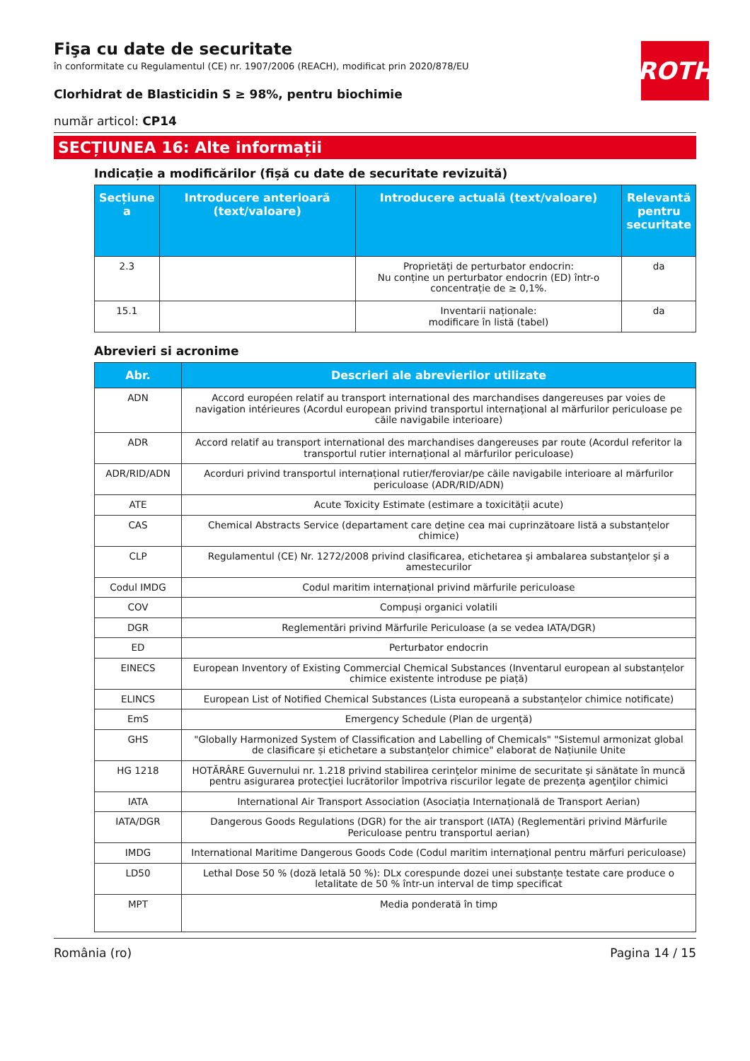ROTH
Fişa cu date de securitate
în conformitate cu Regulamentul (CE) nr. 1907/2006 (REACH), modificat prin 2020/878/EU
Clorhidrat de Blasticidin S ≥ 98%, pentru biochimie
număr articol: CP14
SECȚIUNEA 16: Alte informații
Indicație a modificărilor (fișă cu date de securitate revizuită)
| Secțiune a | Introducere anterioară (text/valoare) | Introducere actuală (text/valoare) | Relevantă pentru securitate |
| --- | --- | --- | --- |
| 2.3 | | Proprietăți de perturbator endocrin: Nu conține un perturbator endocrin (ED) într-o concentrație de ≥ 0,1%. | da |
| 15.1 | | Inventarii naționale: modificare în listă (tabel) | da |
Abrevieri si acronime
| Abr. | Descrieri ale abrevierilor utilizate |
| --- | --- |
| ADN | Accord européen relatif au transport international des marchandises dangereuses par voies de navigation intérieures (Acordul european privind transportul internaţional al mărfurilor periculoase pe căile navigabile interioare) |
| ADR | Accord relatif au transport international des marchandises dangereuses par route (Acordul referitor la transportul rutier internațional al mărfurilor periculoase) |
| ADR/RID/ADN | Acorduri privind transportul internațional rutier/feroviar/pe căile navigabile interioare al mărfurilor periculoase (ADR/RID/ADN) |
| ATE | Acute Toxicity Estimate (estimare a toxicității acute) |
| CAS | Chemical Abstracts Service (departament care deține cea mai cuprinzătoare listă a substanțelor chimice) |
| CLP | Regulamentul (CE) Nr. 1272/2008 privind clasificarea, etichetarea şi ambalarea substanţelor şi a amestecurilor |
| Codul IMDG | Codul maritim internațional privind mărfurile periculoase |
| COV | Compuși organici volatili |
| DGR | Reglementări privind Mărfurile Periculoase (a se vedea IATA/DGR) |
| ED | Perturbator endocrin |
| EINECS | European Inventory of Existing Commercial Chemical Substances (Inventarul european al substanțelor chimice existente introduse pe piață) |
| ELINCS | European List of Notified Chemical Substances (Lista europeană a substanțelor chimice notificate) |
| EmS | Emergency Schedule (Plan de urgență) |
| GHS | "Globally Harmonized System of Classification and Labelling of Chemicals" "Sistemul armonizat global de clasificare și etichetare a substanțelor chimice" elaborat de Națiunile Unite |
| HG 1218 | HOTĂRÂRE Guvernului nr. 1.218 privind stabilirea cerinţelor minime de securitate şi sănătate în muncă pentru asigurarea protecţiei lucrătorilor împotriva riscurilor legate de prezenţa agenţilor chimici |
| IATA | International Air Transport Association (Asociația Internațională de Transport Aerian) |
| IATA/DGR | Dangerous Goods Regulations (DGR) for the air transport (IATA) (Reglementări privind Mărfurile Periculoase pentru transportul aerian) |
| IMDG | International Maritime Dangerous Goods Code (Codul maritim internaţional pentru mărfuri periculoase) |
| LD50 | Lethal Dose 50 % (doză letală 50 %): DLx corespunde dozei unei substanțe testate care produce o letalitate de 50 % într-un interval de timp specificat |
| MPT | Media ponderată în timp |
România (ro) Pagina 14 / 15